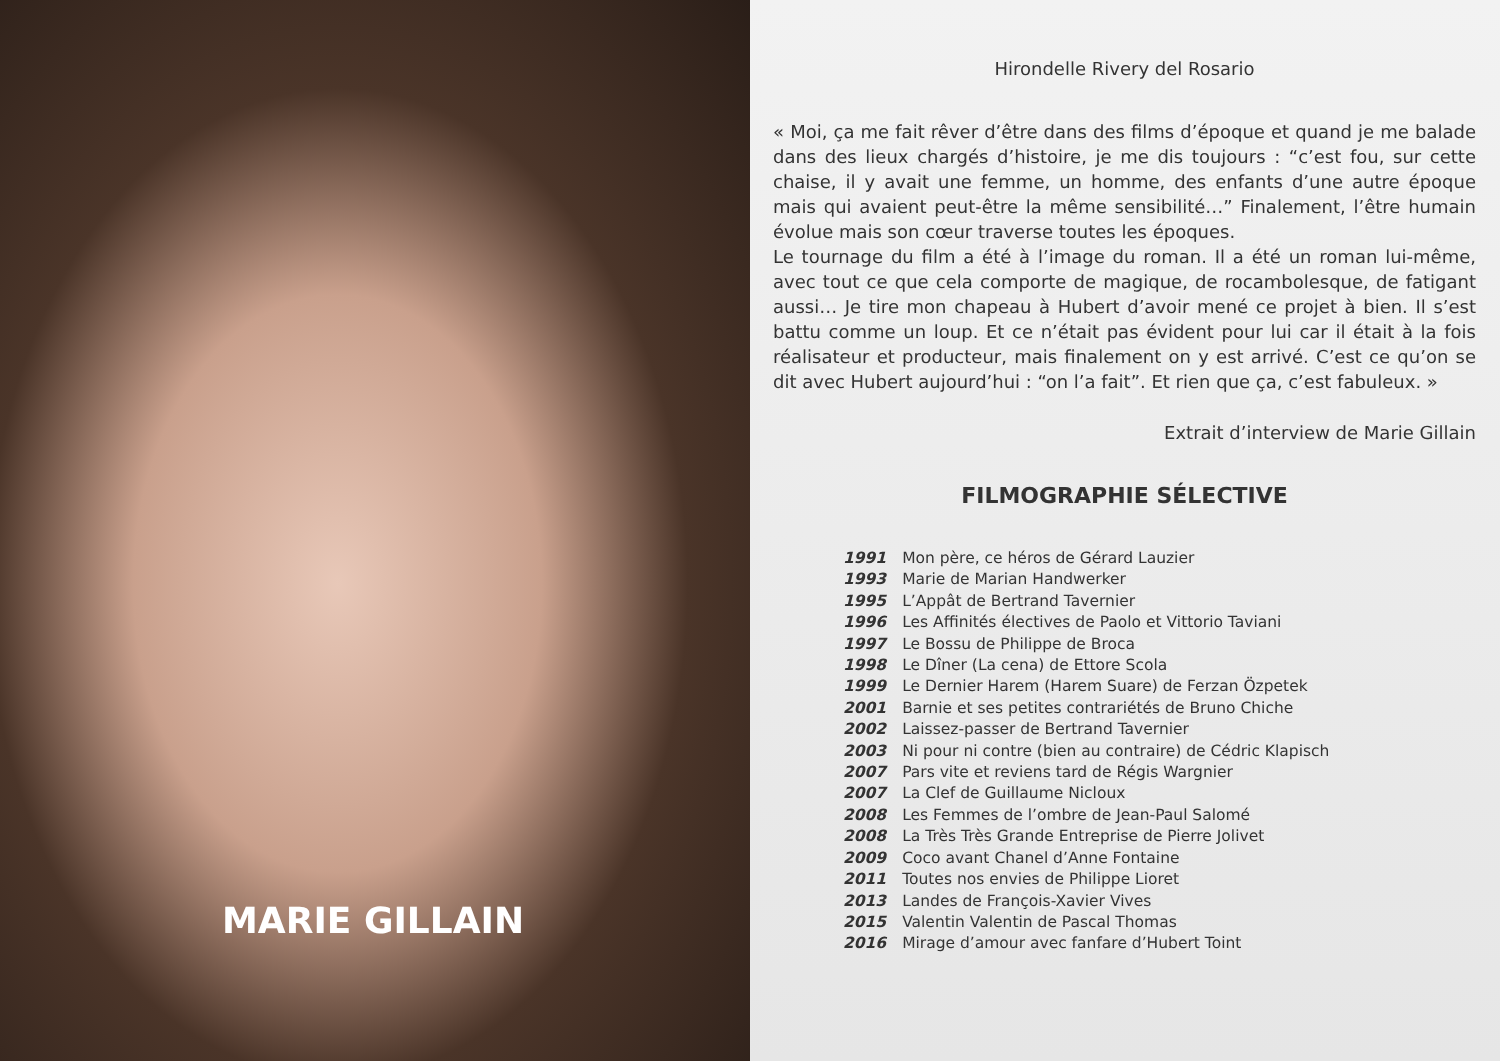MARIE GILLAIN
Hirondelle Rivery del Rosario
« Moi, ça me fait rêver d’être dans des films d’époque et quand je me balade dans des lieux chargés d’histoire, je me dis toujours : “c’est fou, sur cette chaise, il y avait une femme, un homme, des enfants d’une autre époque mais qui avaient peut-être la même sensibilité…” Finalement, l’être humain évolue mais son cœur traverse toutes les époques.
Le tournage du film a été à l’image du roman. Il a été un roman lui-même, avec tout ce que cela comporte de magique, de rocambolesque, de fatigant aussi… Je tire mon chapeau à Hubert d’avoir mené ce projet à bien. Il s’est battu comme un loup. Et ce n’était pas évident pour lui car il était à la fois réalisateur et producteur, mais finalement on y est arrivé. C’est ce qu’on se dit avec Hubert aujourd’hui : “on l’a fait”. Et rien que ça, c’est fabuleux. »
Extrait d’interview de Marie Gillain
FILMOGRAPHIE SÉLECTIVE
| 1991 | Mon père, ce héros de Gérard Lauzier |
| 1993 | Marie de Marian Handwerker |
| 1995 | L’Appât de Bertrand Tavernier |
| 1996 | Les Affinités électives de Paolo et Vittorio Taviani |
| 1997 | Le Bossu de Philippe de Broca |
| 1998 | Le Dîner (La cena) de Ettore Scola |
| 1999 | Le Dernier Harem (Harem Suare) de Ferzan Özpetek |
| 2001 | Barnie et ses petites contrariétés de Bruno Chiche |
| 2002 | Laissez-passer de Bertrand Tavernier |
| 2003 | Ni pour ni contre (bien au contraire) de Cédric Klapisch |
| 2007 | Pars vite et reviens tard de Régis Wargnier |
| 2007 | La Clef de Guillaume Nicloux |
| 2008 | Les Femmes de l’ombre de Jean-Paul Salomé |
| 2008 | La Très Très Grande Entreprise de Pierre Jolivet |
| 2009 | Coco avant Chanel d’Anne Fontaine |
| 2011 | Toutes nos envies de Philippe Lioret |
| 2013 | Landes de François-Xavier Vives |
| 2015 | Valentin Valentin de Pascal Thomas |
| 2016 | Mirage d’amour avec fanfare d’Hubert Toint |